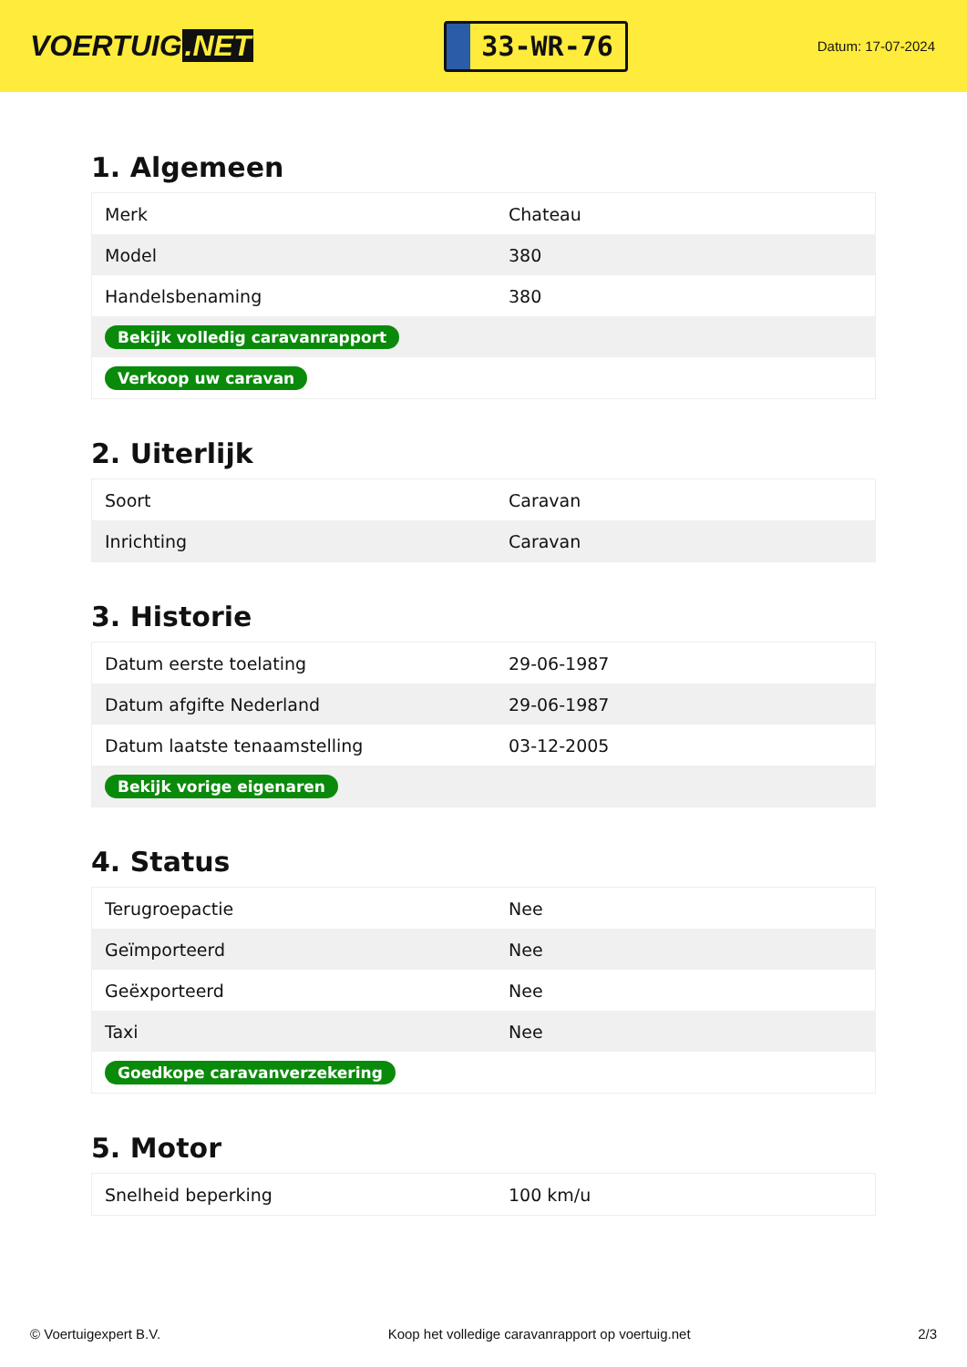VOERTUIG.NET
33-WR-76
Datum: 17-07-2024
1. Algemeen
| Merk | Chateau |
| Model | 380 |
| Handelsbenaming | 380 |
| Bekijk volledig caravanrapport | |
| Verkoop uw caravan | |
2. Uiterlijk
| Soort | Caravan |
| Inrichting | Caravan |
3. Historie
| Datum eerste toelating | 29-06-1987 |
| Datum afgifte Nederland | 29-06-1987 |
| Datum laatste tenaamstelling | 03-12-2005 |
| Bekijk vorige eigenaren | |
4. Status
| Terugroepactie | Nee |
| Geïmporteerd | Nee |
| Geëxporteerd | Nee |
| Taxi | Nee |
| Goedkope caravanverzekering | |
5. Motor
| Snelheid beperking | 100 km/u |
© Voertuigexpert B.V. Koop het volledige caravanrapport op voertuig.net 2/3